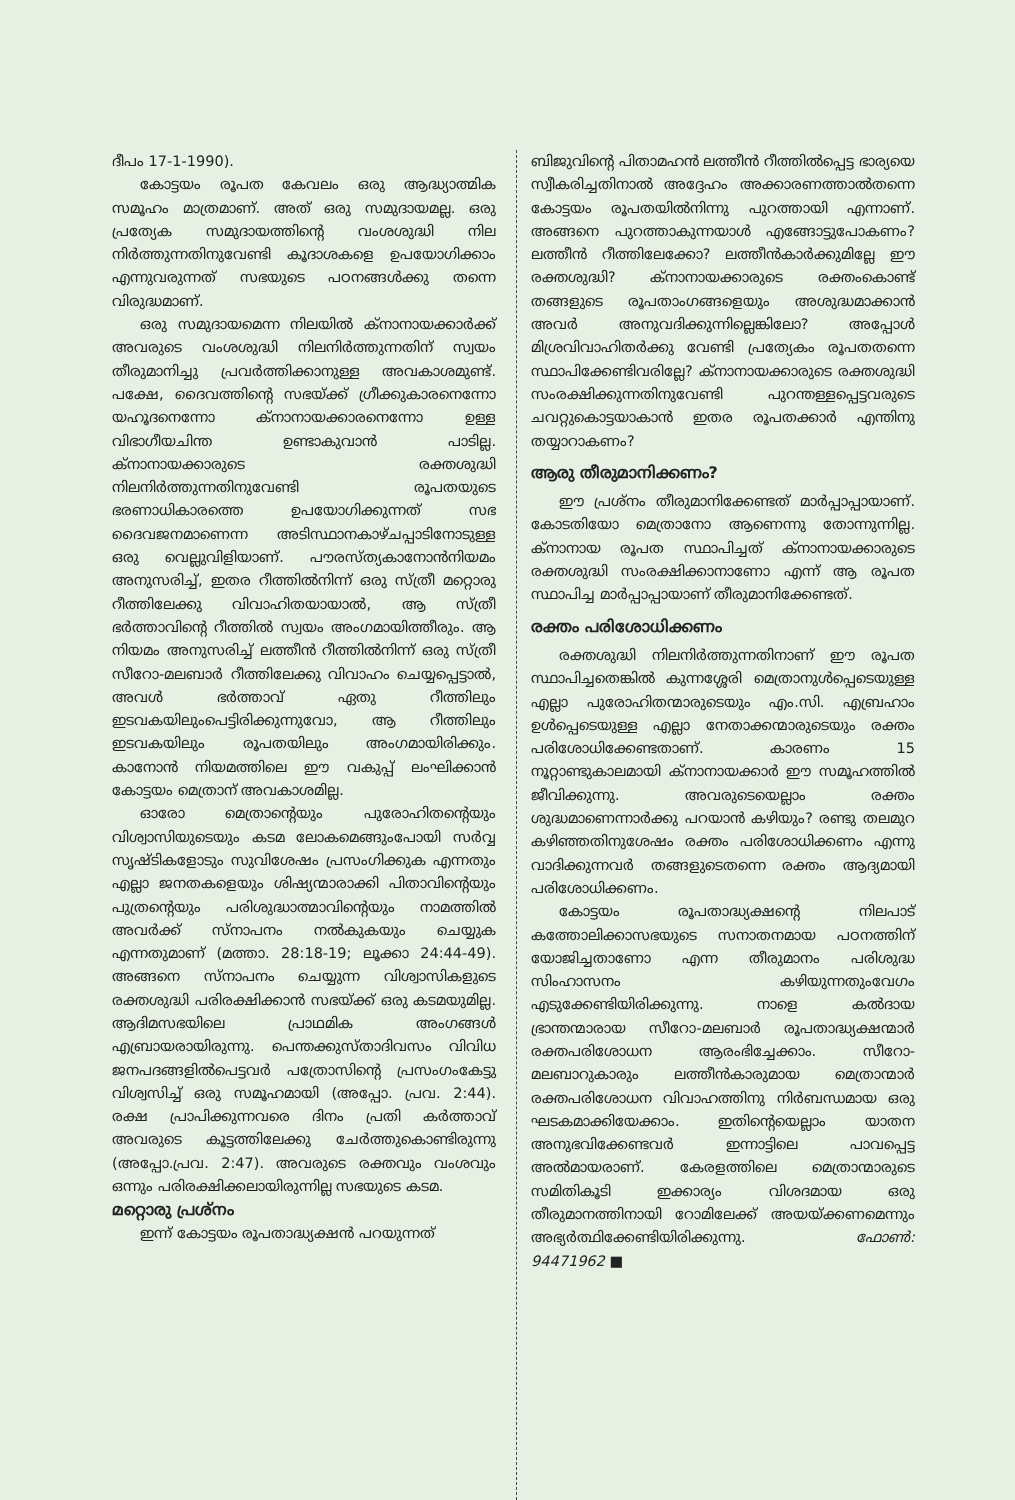ദീപം 17-1-1990).
കോട്ടയം രൂപത കേവലം ഒരു ആദ്ധ്യാത്മിക സമൂഹം മാത്രമാണ്. അത് ഒരു സമുദായമല്ല. ഒരു പ്രത്യേക സമുദായത്തിന്റെ വംശശുദ്ധി നില നിർത്തുന്നതിനുവേണ്ടി കൂദാശകളെ ഉപയോഗിക്കാം എന്നുവരുന്നത് സഭയുടെ പഠനങ്ങൾക്കു തന്നെ വിരുദ്ധമാണ്.
ഒരു സമുദായമെന്ന നിലയിൽ ക്നാനായക്കാർക്ക് അവരുടെ വംശശുദ്ധി നിലനിർത്തുന്നതിന് സ്വയം തീരുമാനിച്ചു പ്രവർത്തിക്കാനുള്ള അവകാശമുണ്ട്. പക്ഷേ, ദൈവത്തിന്റെ സഭയ്ക്ക് ഗ്രീക്കുകാരനെന്നോ യഹൂദനെന്നോ ക്നാനായക്കാരനെന്നോ ഉള്ള വിഭാഗീയചിന്ത ഉണ്ടാകുവാൻ പാടില്ല. ക്നാനായക്കാരുടെ രക്തശുദ്ധി നിലനിർത്തുന്നതിനുവേണ്ടി രൂപതയുടെ ഭരണാധികാരത്തെ ഉപയോഗിക്കുന്നത് സഭ ദൈവജനമാണെന്ന അടിസ്ഥാനകാഴ്ചപ്പാടിനോടുള്ള ഒരു വെല്ലുവിളിയാണ്. പൗരസ്ത്യകാനോൻനിയമം അനുസരിച്ച്, ഇതര റീത്തിൽനിന്ന് ഒരു സ്ത്രീ മറ്റൊരു റീത്തിലേക്കു വിവാഹിതയായാൽ, ആ സ്ത്രീ ഭർത്താവിന്റെ റീത്തിൽ സ്വയം അംഗമായിത്തീരും. ആ നിയമം അനുസരിച്ച് ലത്തീൻ റീത്തിൽനിന്ന് ഒരു സ്ത്രീ സീറോ-മലബാർ റീത്തിലേക്കു വിവാഹം ചെയ്യപ്പെട്ടാൽ, അവൾ ഭർത്താവ് ഏതു റീത്തിലും ഇടവകയിലുംപെട്ടിരിക്കുന്നുവോ, ആ റീത്തിലും ഇടവകയിലും രൂപതയിലും അംഗമായിരിക്കും. കാനോൻ നിയമത്തിലെ ഈ വകുപ്പ് ലംഘിക്കാൻ കോട്ടയം മെത്രാന് അവകാശമില്ല.
ഓരോ മെത്രാന്റെയും പുരോഹിതന്റെയും വിശ്വാസിയുടെയും കടമ ലോകമെങ്ങുംപോയി സർവ്വ സൃഷ്ടികളോടും സുവിശേഷം പ്രസംഗിക്കുക എന്നതും എല്ലാ ജനതകളെയും ശിഷ്യന്മാരാക്കി പിതാവിന്റെയും പുത്രന്റെയും പരിശുദ്ധാത്മാവിന്റെയും നാമത്തിൽ അവർക്ക് സ്നാപനം നൽകുകയും ചെയ്യുക എന്നതുമാണ് (മത്താ. 28:18-19; ലൂക്കാ 24:44-49). അങ്ങനെ സ്നാപനം ചെയ്യുന്ന വിശ്വാസികളുടെ രക്തശുദ്ധി പരിരക്ഷിക്കാൻ സഭയ്ക്ക് ഒരു കടമയുമില്ല. ആദിമസഭയിലെ പ്രാഥമിക അംഗങ്ങൾ എബ്രായരായിരുന്നു. പെന്തക്കുസ്താദിവസം വിവിധ ജനപദങ്ങളിൽപെട്ടവർ പത്രോസിന്റെ പ്രസംഗംകേട്ടു വിശ്വസിച്ച് ഒരു സമൂഹമായി (അപ്പോ. പ്രവ. 2:44). രക്ഷ പ്രാപിക്കുന്നവരെ ദിനം പ്രതി കർത്താവ് അവരുടെ കൂട്ടത്തിലേക്കു ചേർത്തുകൊണ്ടിരുന്നു (അപ്പോ.പ്രവ. 2:47). അവരുടെ രക്തവും വംശവും ഒന്നും പരിരക്ഷിക്കലായിരുന്നില്ല സഭയുടെ കടമ.
മറ്റൊരു പ്രശ്നം
ഇന്ന് കോട്ടയം രൂപതാദ്ധ്യക്ഷൻ പറയുന്നത്
ബിജുവിന്റെ പിതാമഹൻ ലത്തീൻ റീത്തിൽപ്പെട്ട ഭാര്യയെ സ്വീകരിച്ചതിനാൽ അദ്ദേഹം അക്കാരണത്താൽതന്നെ കോട്ടയം രൂപതയിൽനിന്നു പുറത്തായി എന്നാണ്. അങ്ങനെ പുറത്താകുന്നയാൾ എങ്ങോട്ടുപോകണം? ലത്തീൻ റീത്തിലേക്കോ? ലത്തീൻകാർക്കുമില്ലേ ഈ രക്തശുദ്ധി? ക്നാനായക്കാരുടെ രക്തംകൊണ്ട് തങ്ങളുടെ രൂപതാംഗങ്ങളെയും അശുദ്ധമാക്കാൻ അവർ അനുവദിക്കുന്നില്ലെങ്കിലോ? അപ്പോൾ മിശ്രവിവാഹിതർക്കു വേണ്ടി പ്രത്യേകം രൂപതതന്നെ സ്ഥാപിക്കേണ്ടിവരില്ലേ? ക്നാനായക്കാരുടെ രക്തശുദ്ധി സംരക്ഷിക്കുന്നതിനുവേണ്ടി പുറന്തള്ളപ്പെട്ടവരുടെ ചവറ്റുകൊട്ടയാകാൻ ഇതര രൂപതക്കാർ എന്തിനു തയ്യാറാകണം?
ആരു തീരുമാനിക്കണം?
ഈ പ്രശ്നം തീരുമാനിക്കേണ്ടത് മാർപ്പാപ്പായാണ്. കോടതിയോ മെത്രാനോ ആണെന്നു തോന്നുന്നില്ല. ക്നാനായ രൂപത സ്ഥാപിച്ചത് ക്നാനായക്കാരുടെ രക്തശുദ്ധി സംരക്ഷിക്കാനാണോ എന്ന് ആ രൂപത സ്ഥാപിച്ച മാർപ്പാപ്പായാണ് തീരുമാനിക്കേണ്ടത്.
രക്തം പരിശോധിക്കണം
രക്തശുദ്ധി നിലനിർത്തുന്നതിനാണ് ഈ രൂപത സ്ഥാപിച്ചതെങ്കിൽ കുന്നശ്ശേരി മെത്രാനുൾപ്പെടെയുള്ള എല്ലാ പുരോഹിതന്മാരുടെയും എം.സി. എബ്രഹാം ഉൾപ്പെടെയുള്ള എല്ലാ നേതാക്കന്മാരുടെയും രക്തം പരിശോധിക്കേണ്ടതാണ്. കാരണം 15 നൂറ്റാണ്ടുകാലമായി ക്നാനായക്കാർ ഈ സമൂഹത്തിൽ ജീവിക്കുന്നു. അവരുടെയെല്ലാം രക്തം ശുദ്ധമാണെന്നാർക്കു പറയാൻ കഴിയും? രണ്ടു തലമുറ കഴിഞ്ഞതിനുശേഷം രക്തം പരിശോധിക്കണം എന്നു വാദിക്കുന്നവർ തങ്ങളുടെതന്നെ രക്തം ആദ്യമായി പരിശോധിക്കണം.
കോട്ടയം രൂപതാദ്ധ്യക്ഷന്റെ നിലപാട് കത്തോലിക്കാസഭയുടെ സനാതനമായ പഠനത്തിന് യോജിച്ചതാണോ എന്ന തീരുമാനം പരിശുദ്ധ സിംഹാസനം കഴിയുന്നതുംവേഗം എടുക്കേണ്ടിയിരിക്കുന്നു. നാളെ കൽദായ ഭ്രാന്തന്മാരായ സീറോ-മലബാർ രൂപതാദ്ധ്യക്ഷന്മാർ രക്തപരിശോധന ആരംഭിച്ചേക്കാം. സീറോ-മലബാറുകാരും ലത്തീൻകാരുമായ മെത്രാന്മാർ രക്തപരിശോധന വിവാഹത്തിനു നിർബന്ധമായ ഒരു ഘടകമാക്കിയേക്കാം. ഇതിന്റെയെല്ലാം യാതന അനുഭവിക്കേണ്ടവർ ഇന്നാട്ടിലെ പാവപ്പെട്ട അൽമായരാണ്. കേരളത്തിലെ മെത്രാന്മാരുടെ സമിതികൂടി ഇക്കാര്യം വിശദമായ ഒരു തീരുമാനത്തിനായി റോമിലേക്ക് അയയ്ക്കണമെന്നും അഭ്യർത്ഥിക്കേണ്ടിയിരിക്കുന്നു. ഫോൺ: 94471962 ■